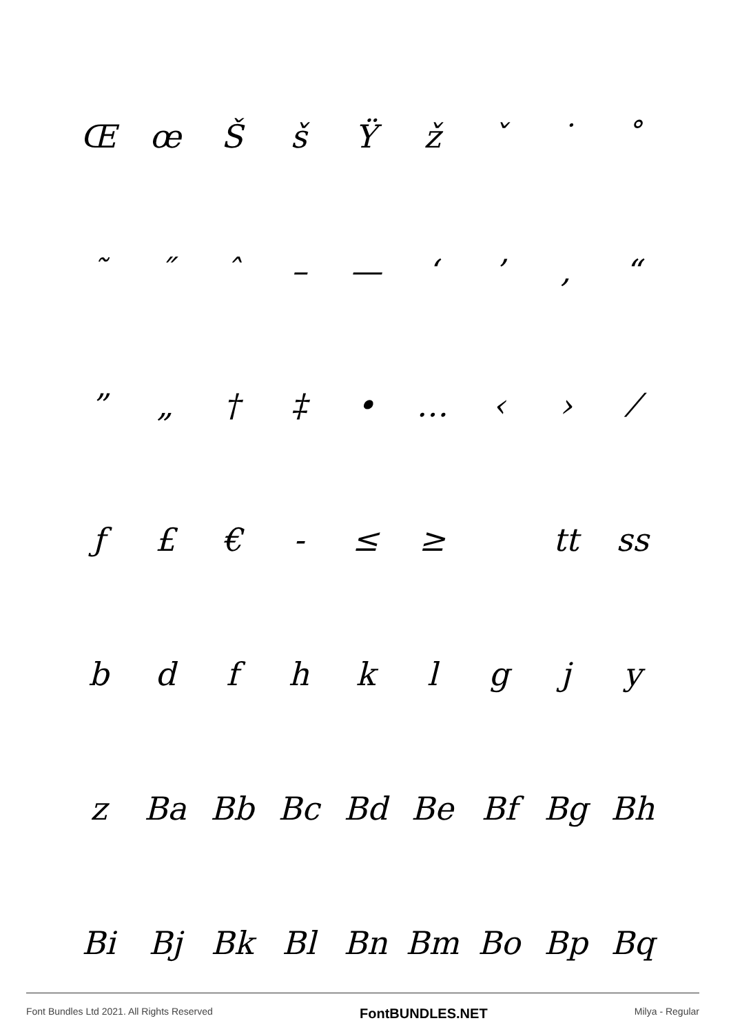ŒœŠšŸžˇ ˙ ˚
˜ ˝ ˆ – — ‘’ ‚ “
” „ † ‡ • … ‹ › ⁄
ƒ £ € - ≤ ≥ tt ss
bdfhklgjy
z Ba Bb Bc Bd Be Bf Bg Bh
Bi Bj Bk Bl Bn Bm Bo Bp Bq
Font Bundles Ltd 2021. All Rights Reserved FontBUNDLES.NET Milya - Regular